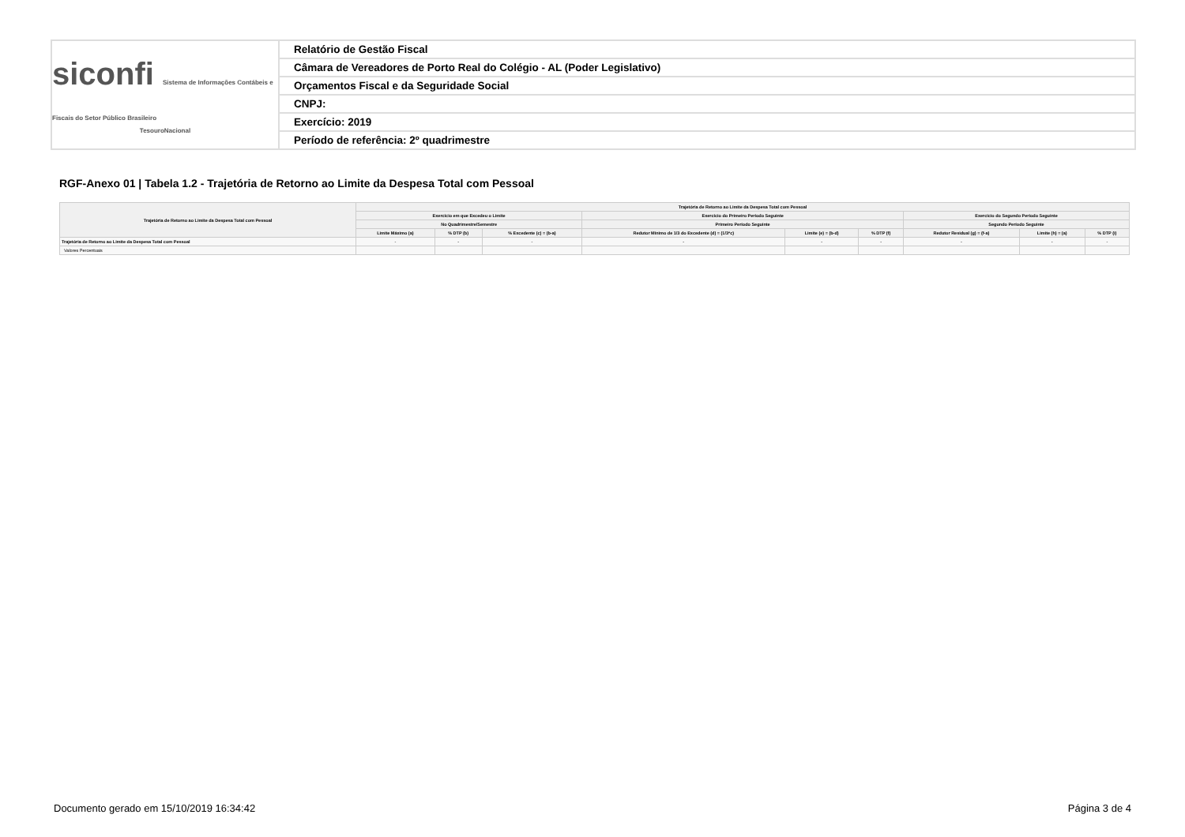siconfi Sistema de Informações Contábeis e Fiscais do Setor Público Brasileiro
TesouroNacional
Relatório de Gestão Fiscal
Câmara de Vereadores de Porto Real do Colégio - AL (Poder Legislativo)
Orçamentos Fiscal e da Seguridade Social
CNPJ:
Exercício: 2019
Período de referência: 2º quadrimestre
RGF-Anexo 01 | Tabela 1.2 - Trajetória de Retorno ao Limite da Despesa Total com Pessoal
| Trajetória de Retorno ao Limite da Despesa Total com Pessoal | Trajetória de Retorno ao Limite da Despesa Total com Pessoal | | | | | | | | |
| --- | --- | --- | --- | --- | --- | --- | --- | --- | --- |
| | Exercício em que Excedeu o Limite | | | Exercício do Primeiro Período Seguinte | | | Exercício do Segundo Período Seguinte | | |
| | No Quadrimestre/Semestre | | | Primeiro Período Seguinte | | | Segundo Período Seguinte | | |
| | Limite Máximo (a) | % DTP (b) | % Excedente (c) = (b-a) | Redutor Mínimo de 1/3 do Excedente (d) = (1/3*c) | Limite (e) = (b-d) | % DTP (f) | Redutor Residual (g) = (f-a) | Limite (h) = (a) | % DTP (i) |
| Trajetória de Retorno ao Limite da Despesa Total com Pessoal | - | - | - | - | - | - | - | - | - |
| Valores Percentuais | | | | | | | | | |
Documento gerado em 15/10/2019 16:34:42 Página 3 de 4